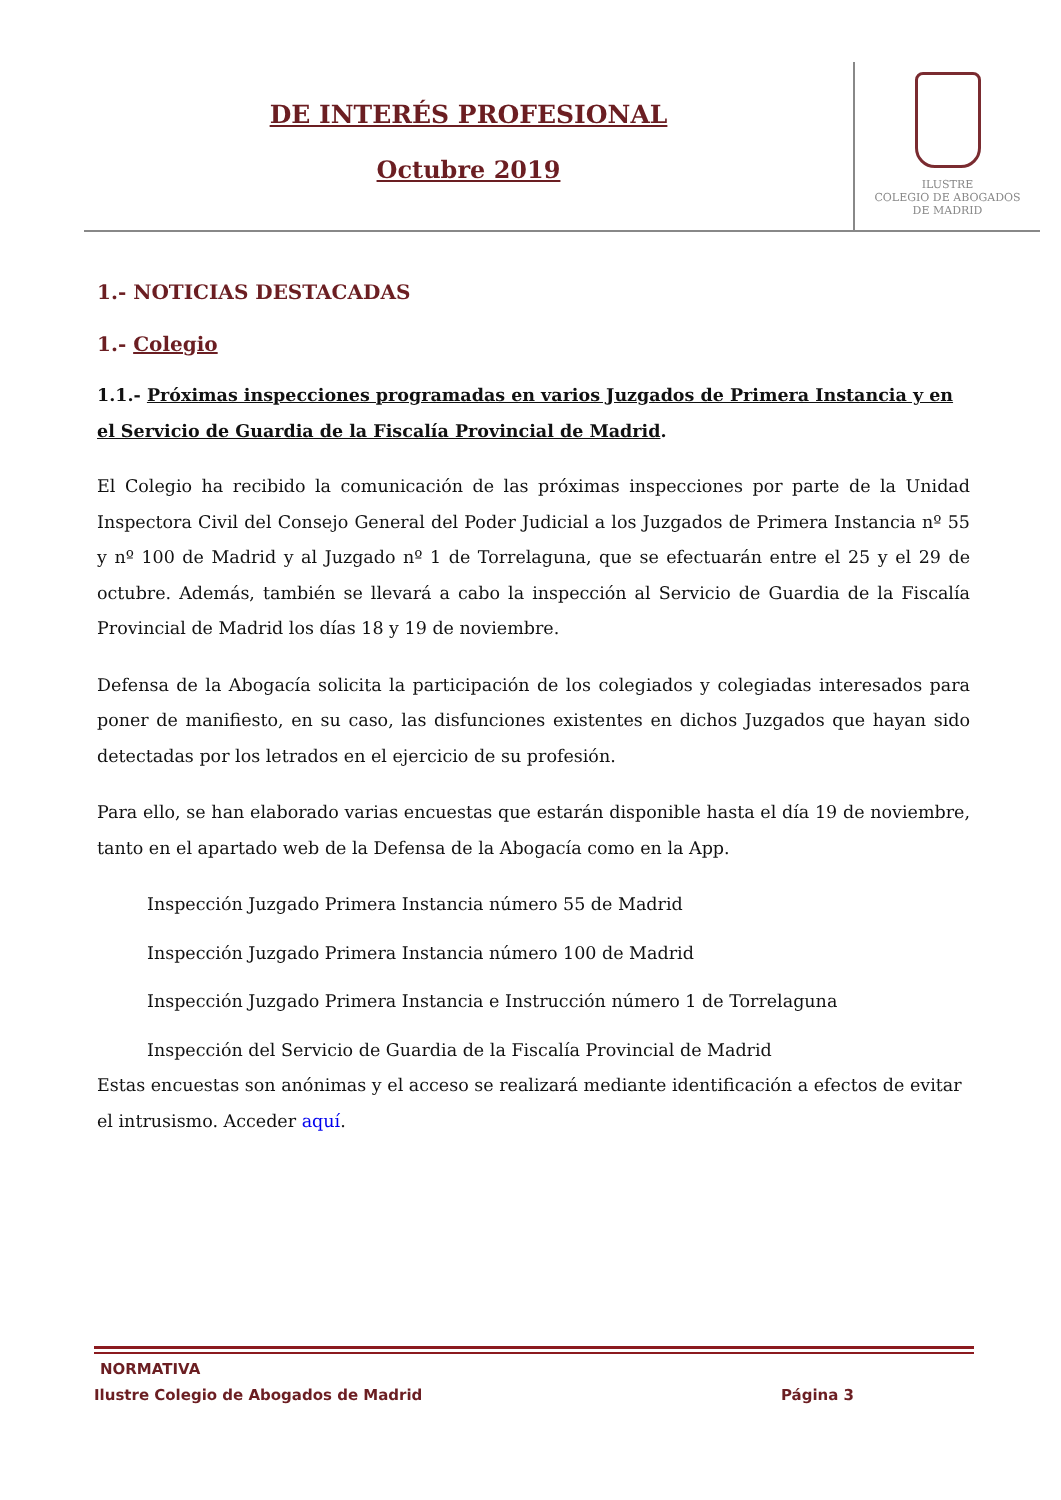DE INTERÉS PROFESIONAL
Octubre 2019
ILUSTRE
COLEGIO DE ABOGADOS
DE MADRID
1.- NOTICIAS DESTACADAS
1.- Colegio
1.1.- Próximas inspecciones programadas en varios Juzgados de Primera Instancia y en el Servicio de Guardia de la Fiscalía Provincial de Madrid.
El Colegio ha recibido la comunicación de las próximas inspecciones por parte de la Unidad Inspectora Civil del Consejo General del Poder Judicial a los Juzgados de Primera Instancia nº 55 y nº 100 de Madrid y al Juzgado nº 1 de Torrelaguna, que se efectuarán entre el 25 y el 29 de octubre. Además, también se llevará a cabo la inspección al Servicio de Guardia de la Fiscalía Provincial de Madrid los días 18 y 19 de noviembre.
Defensa de la Abogacía solicita la participación de los colegiados y colegiadas interesados para poner de manifiesto, en su caso, las disfunciones existentes en dichos Juzgados que hayan sido detectadas por los letrados en el ejercicio de su profesión.
Para ello, se han elaborado varias encuestas que estarán disponible hasta el día 19 de noviembre, tanto en el apartado web de la Defensa de la Abogacía como en la App.
Inspección Juzgado Primera Instancia número 55 de Madrid
Inspección Juzgado Primera Instancia número 100 de Madrid
Inspección Juzgado Primera Instancia e Instrucción número 1 de Torrelaguna
Inspección del Servicio de Guardia de la Fiscalía Provincial de Madrid
Estas encuestas son anónimas y el acceso se realizará mediante identificación a efectos de evitar el intrusismo. Acceder aquí.
NORMATIVA
Ilustre Colegio de Abogados de Madrid Página 3